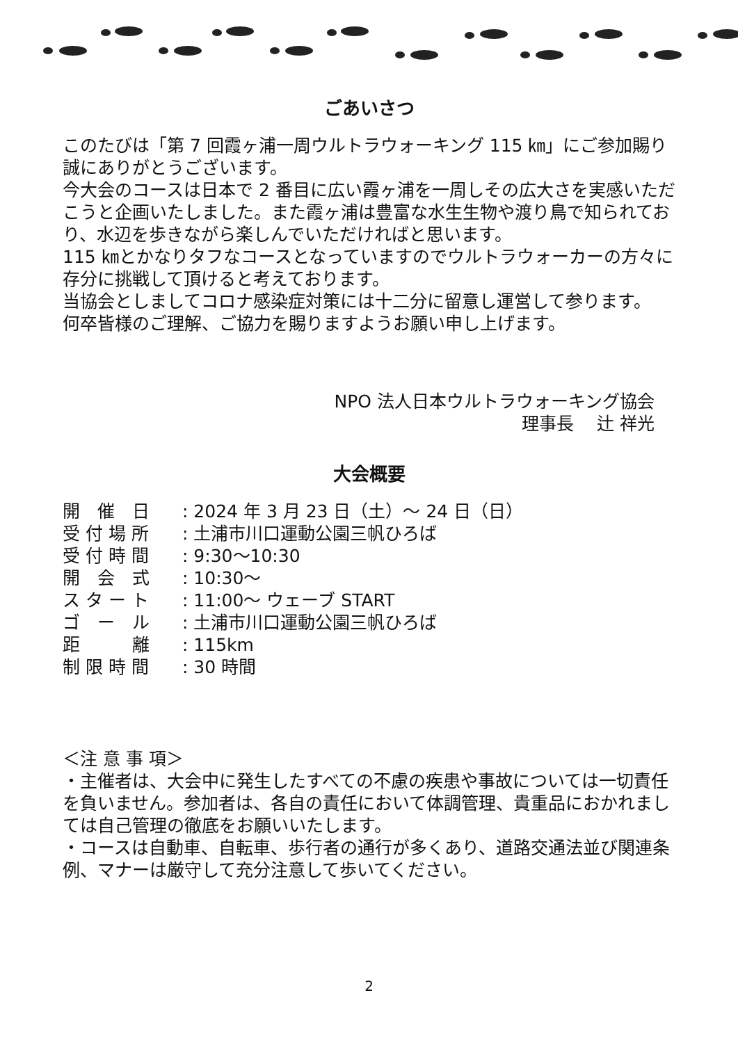ごあいさつ
このたびは「第 7 回霞ヶ浦一周ウルトラウォーキング 115 ㎞」にご参加賜り誠にありがとうございます。
今大会のコースは日本で 2 番目に広い霞ヶ浦を一周しその広大さを実感いただこうと企画いたしました。また霞ヶ浦は豊富な水生生物や渡り鳥で知られており、水辺を歩きながら楽しんでいただければと思います。
115 ㎞とかなりタフなコースとなっていますのでウルトラウォーカーの方々に存分に挑戦して頂けると考えております。
当協会としましてコロナ感染症対策には十二分に留意し運営して参ります。
何卒皆様のご理解、ご協力を賜りますようお願い申し上げます。
NPO 法人日本ウルトラウォーキング協会
理事長　 辻 祥光
大会概要
開　催　日: 2024 年 3 月 23 日（土）～ 24 日（日）
受 付 場 所: 土浦市川口運動公園三帆ひろば
受 付 時 間: 9:30～10:30
開　会　式: 10:30～
ス タ ー ト: 11:00～ ウェーブ START
ゴ　ー　ル: 土浦市川口運動公園三帆ひろば
距　　　離: 115km
制 限 時 間: 30 時間
＜注 意 事 項＞
・主催者は、大会中に発生したすべての不慮の疾患や事故については一切責任を負いません。参加者は、各自の責任において体調管理、貴重品におかれましては自己管理の徹底をお願いいたします。
・コースは自動車、自転車、歩行者の通行が多くあり、道路交通法並び関連条例、マナーは厳守して充分注意して歩いてください。
2